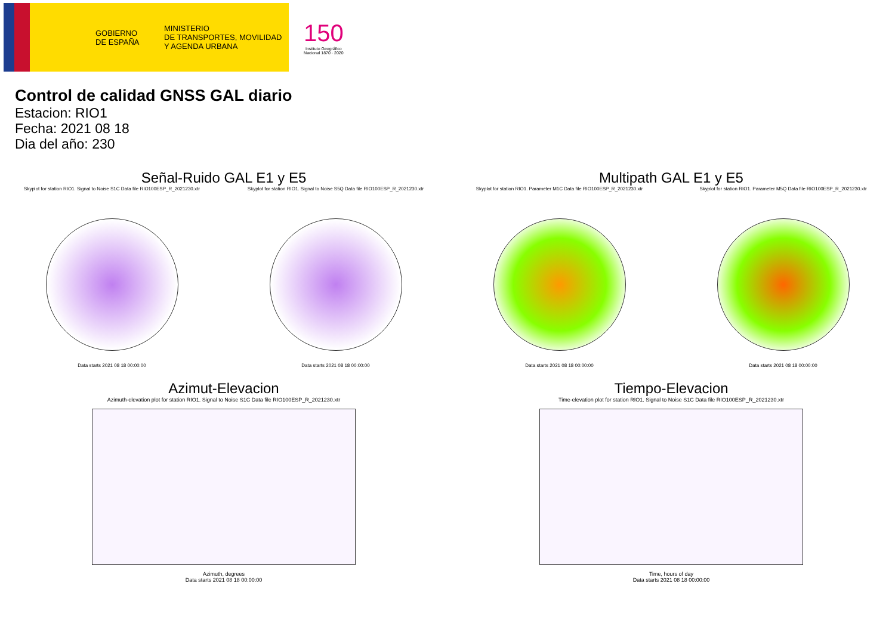GOBIERNO
DE ESPAÑA
MINISTERIO
DE TRANSPORTES, MOVILIDAD
Y AGENDA URBANA
150
Instituto Geográfico
Nacional 1870 · 2020
Control de calidad GNSS GAL diario
Estacion: RIO1
Fecha: 2021 08 18
Dia del año: 230
Señal-Ruido GAL E1 y E5
Skyplot for station RIO1. Signal to Noise S1C Data file RIO100ESP_R_2021230.xtr
Data starts 2021 08 18 00:00:00
Skyplot for station RIO1. Signal to Noise S5Q Data file RIO100ESP_R_2021230.xtr
Data starts 2021 08 18 00:00:00
Multipath GAL E1 y E5
Skyplot for station RIO1. Parameter M1C Data file RIO100ESP_R_2021230.xtr
Data starts 2021 08 18 00:00:00
Skyplot for station RIO1. Parameter M5Q Data file RIO100ESP_R_2021230.xtr
Data starts 2021 08 18 00:00:00
Azimut-Elevacion
Azimuth-elevation plot for station RIO1. Signal to Noise S1C Data file RIO100ESP_R_2021230.xtr
Azimuth, degrees
Data starts 2021 08 18 00:00:00
Tiempo-Elevacion
Time-elevation plot for station RIO1. Signal to Noise S1C Data file RIO100ESP_R_2021230.xtr
Time, hours of day
Data starts 2021 08 18 00:00:00